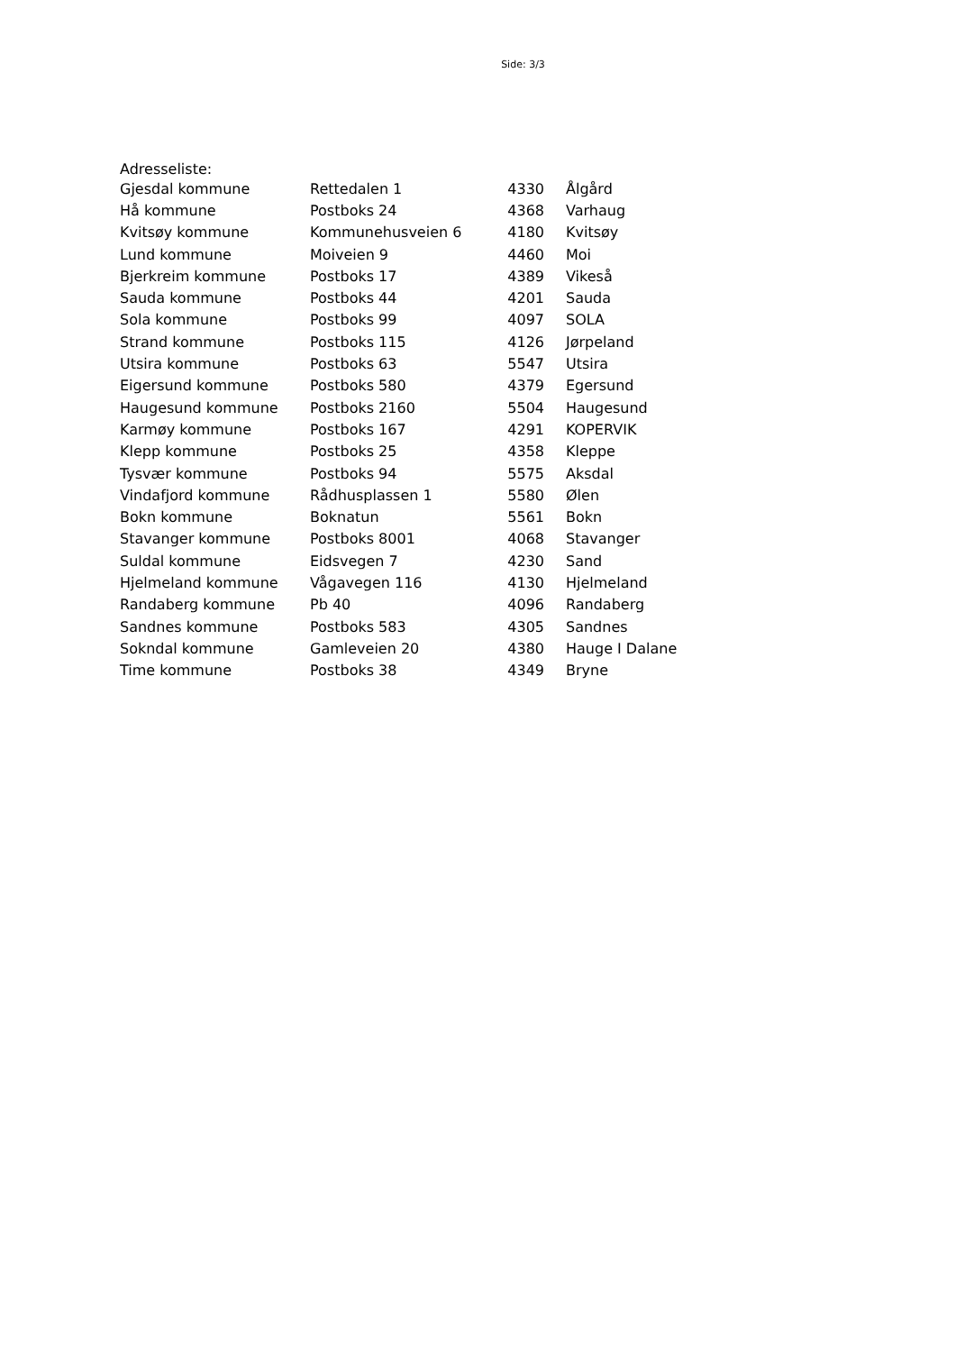Side: 3/3
Adresseliste:
| Gjesdal kommune | Rettedalen 1 | 4330 | Ålgård |
| Hå kommune | Postboks 24 | 4368 | Varhaug |
| Kvitsøy kommune | Kommunehusveien 6 | 4180 | Kvitsøy |
| Lund kommune | Moiveien 9 | 4460 | Moi |
| Bjerkreim kommune | Postboks 17 | 4389 | Vikeså |
| Sauda kommune | Postboks 44 | 4201 | Sauda |
| Sola kommune | Postboks 99 | 4097 | SOLA |
| Strand kommune | Postboks 115 | 4126 | Jørpeland |
| Utsira kommune | Postboks 63 | 5547 | Utsira |
| Eigersund kommune | Postboks 580 | 4379 | Egersund |
| Haugesund kommune | Postboks 2160 | 5504 | Haugesund |
| Karmøy kommune | Postboks 167 | 4291 | KOPERVIK |
| Klepp kommune | Postboks 25 | 4358 | Kleppe |
| Tysvær kommune | Postboks 94 | 5575 | Aksdal |
| Vindafjord kommune | Rådhusplassen 1 | 5580 | Ølen |
| Bokn kommune | Boknatun | 5561 | Bokn |
| Stavanger kommune | Postboks 8001 | 4068 | Stavanger |
| Suldal kommune | Eidsvegen 7 | 4230 | Sand |
| Hjelmeland kommune | Vågavegen 116 | 4130 | Hjelmeland |
| Randaberg kommune | Pb 40 | 4096 | Randaberg |
| Sandnes kommune | Postboks 583 | 4305 | Sandnes |
| Sokndal kommune | Gamleveien 20 | 4380 | Hauge I Dalane |
| Time kommune | Postboks 38 | 4349 | Bryne |